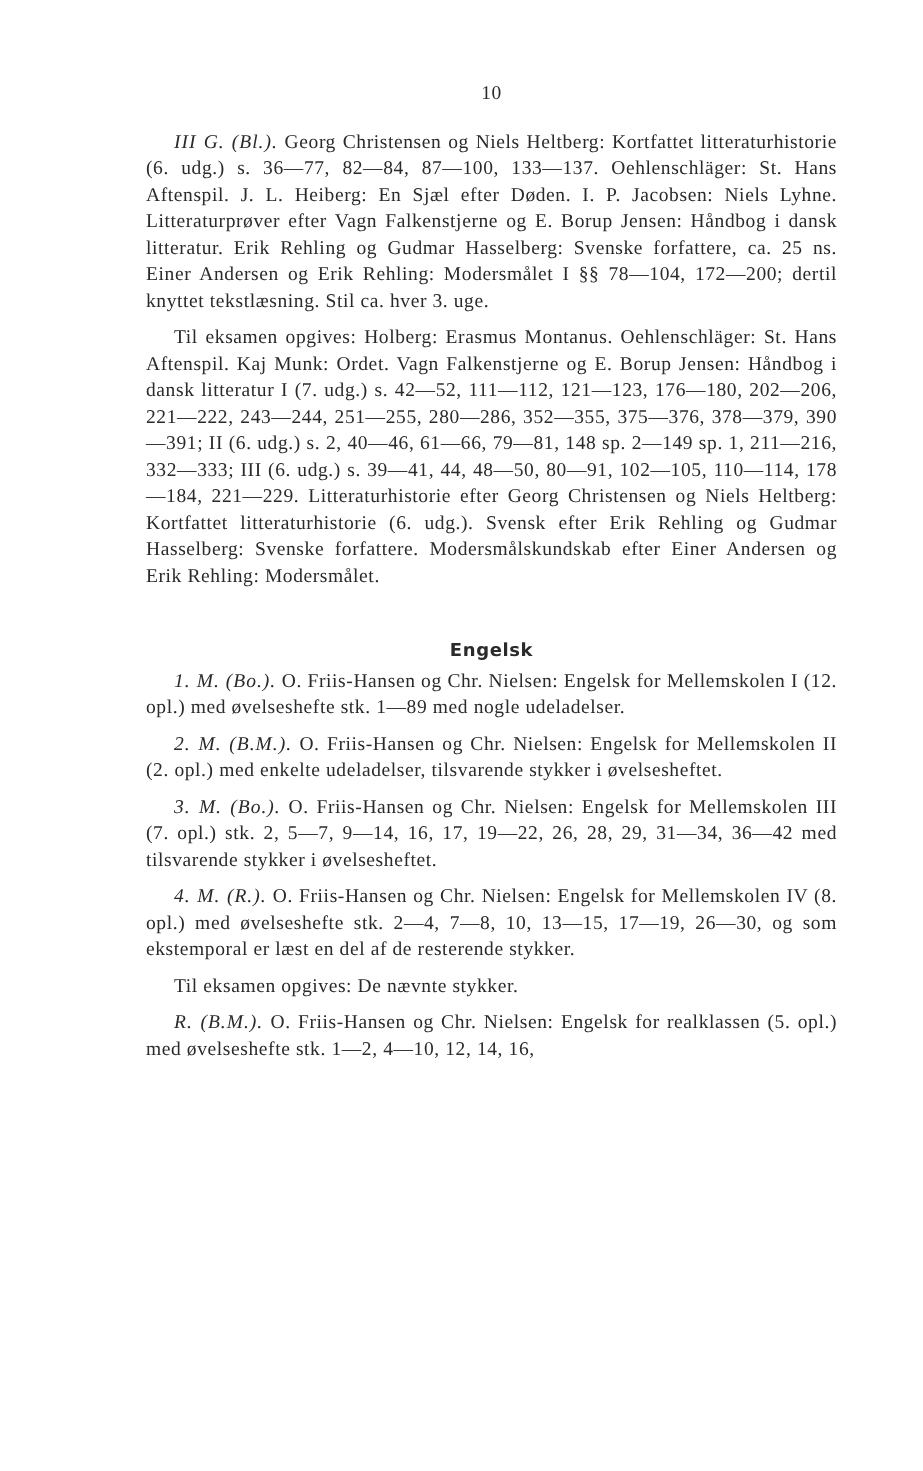10
III G. (Bl.). Georg Christensen og Niels Heltberg: Kortfattet litteraturhistorie (6. udg.) s. 36—77, 82—84, 87—100, 133—137. Oehlenschläger: St. Hans Aftenspil. J. L. Heiberg: En Sjæl efter Døden. I. P. Jacobsen: Niels Lyhne. Litteraturprøver efter Vagn Falkenstjerne og E. Borup Jensen: Håndbog i dansk litteratur. Erik Rehling og Gudmar Hasselberg: Svenske forfattere, ca. 25 ns. Einer Andersen og Erik Rehling: Modersmålet I §§ 78—104, 172—200; dertil knyttet tekstlæsning. Stil ca. hver 3. uge.
Til eksamen opgives: Holberg: Erasmus Montanus. Oehlenschläger: St. Hans Aftenspil. Kaj Munk: Ordet. Vagn Falkenstjerne og E. Borup Jensen: Håndbog i dansk litteratur I (7. udg.) s. 42—52, 111—112, 121—123, 176—180, 202—206, 221—222, 243—244, 251—255, 280—286, 352—355, 375—376, 378—379, 390—391; II (6. udg.) s. 2, 40—46, 61—66, 79—81, 148 sp. 2—149 sp. 1, 211—216, 332—333; III (6. udg.) s. 39—41, 44, 48—50, 80—91, 102—105, 110—114, 178—184, 221—229. Litteraturhistorie efter Georg Christensen og Niels Heltberg: Kortfattet litteraturhistorie (6. udg.). Svensk efter Erik Rehling og Gudmar Hasselberg: Svenske forfattere. Modersmålskundskab efter Einer Andersen og Erik Rehling: Modersmålet.
Engelsk
1. M. (Bo.). O. Friis-Hansen og Chr. Nielsen: Engelsk for Mellemskolen I (12. opl.) med øvelseshefte stk. 1—89 med nogle udeladelser.
2. M. (B.M.). O. Friis-Hansen og Chr. Nielsen: Engelsk for Mellemskolen II (2. opl.) med enkelte udeladelser, tilsvarende stykker i øvelsesheftet.
3. M. (Bo.). O. Friis-Hansen og Chr. Nielsen: Engelsk for Mellemskolen III (7. opl.) stk. 2, 5—7, 9—14, 16, 17, 19—22, 26, 28, 29, 31—34, 36—42 med tilsvarende stykker i øvelsesheftet.
4. M. (R.). O. Friis-Hansen og Chr. Nielsen: Engelsk for Mellemskolen IV (8. opl.) med øvelseshefte stk. 2—4, 7—8, 10, 13—15, 17—19, 26—30, og som ekstemporal er læst en del af de resterende stykker.
Til eksamen opgives: De nævnte stykker.
R. (B.M.). O. Friis-Hansen og Chr. Nielsen: Engelsk for realklassen (5. opl.) med øvelseshefte stk. 1—2, 4—10, 12, 14, 16,